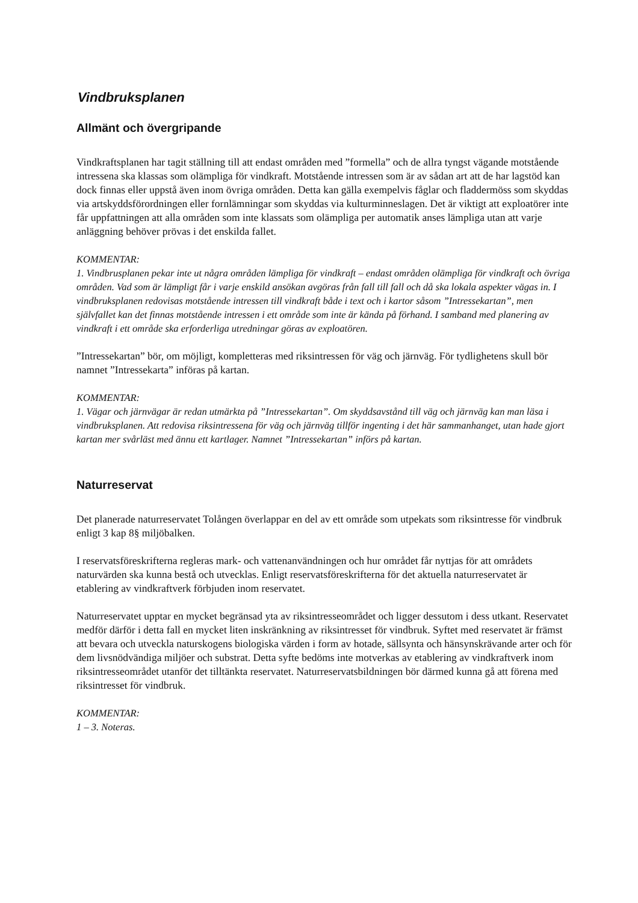Vindbruksplanen
Allmänt och övergripande
Vindkraftsplanen har tagit ställning till att endast områden med ”formella” och de allra tyngst vägande motstående intressena ska klassas som olämpliga för vindkraft. Motstående intressen som är av sådan art att de har lagstöd kan dock finnas eller uppstå även inom övriga områden. Detta kan gälla exempelvis fåglar och fladdermöss som skyddas via artskyddsförordningen eller fornlämningar som skyddas via kulturminneslagen. Det är viktigt att exploatörer inte får uppfattningen att alla områden som inte klassats som olämpliga per automatik anses lämpliga utan att varje anläggning behöver prövas i det enskilda fallet.
KOMMENTAR:
1. Vindbrusplanen pekar inte ut några områden lämpliga för vindkraft – endast områden olämpliga för vindkraft och övriga områden. Vad som är lämpligt får i varje enskild ansökan avgöras från fall till fall och då ska lokala aspekter vägas in. I vindbruksplanen redovisas motstående intressen till vindkraft både i text och i kartor såsom ”Intressekartan”, men självfallet kan det finnas motstående intressen i ett område som inte är kända på förhand. I samband med planering av vindkraft i ett område ska erforderliga utredningar göras av exploatören.
”Intressekartan” bör, om möjligt, kompletteras med riksintressen för väg och järnväg. För tydlighetens skull bör namnet ”Intressekarta” införas på kartan.
KOMMENTAR:
1. Vägar och järnvägar är redan utmärkta på ”Intressekartan”. Om skyddsavstånd till väg och järnväg kan man läsa i vindbruksplanen. Att redovisa riksintressena för väg och järnväg tillför ingenting i det här sammanhanget, utan hade gjort kartan mer svårläst med ännu ett kartlager. Namnet ”Intressekartan” införs på kartan.
Naturreservat
Det planerade naturreservatet Tolången överlappar en del av ett område som utpekats som riksintresse för vindbruk enligt 3 kap 8§ miljöbalken.
I reservatsföreskrifterna regleras mark- och vattenanvändningen och hur området får nyttjas för att områdets naturvärden ska kunna bestå och utvecklas. Enligt reservatsföreskrifterna för det aktuella naturreservatet är etablering av vindkraftverk förbjuden inom reservatet.
Naturreservatet upptar en mycket begränsad yta av riksintresseområdet och ligger dessutom i dess utkant. Reservatet medför därför i detta fall en mycket liten inskränkning av riksintresset för vindbruk. Syftet med reservatet är främst att bevara och utveckla naturskogens biologiska värden i form av hotade, sällsynta och hänsynskrävande arter och för dem livsnödvändiga miljöer och substrat. Detta syfte bedöms inte motverkas av etablering av vindkraftverk inom riksintresseområdet utanför det tilltänkta reservatet. Naturreservatsbildningen bör därmed kunna gå att förena med riksintresset för vindbruk.
KOMMENTAR:
1 – 3. Noteras.